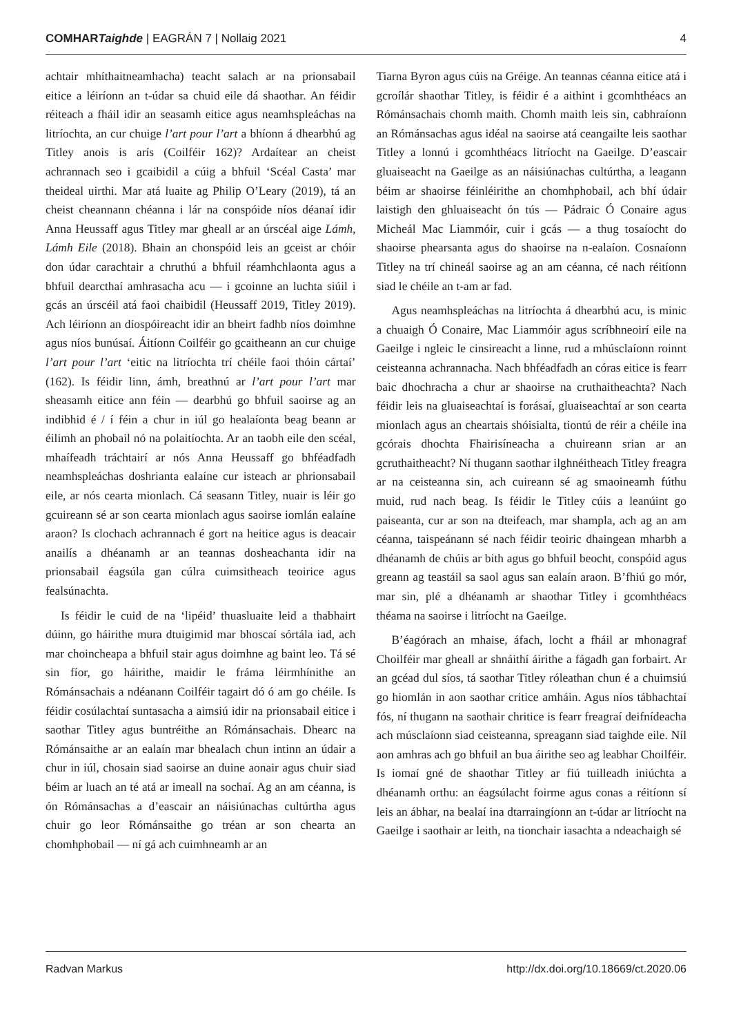COMHARTaighde | EAGRÁN 7 | Nollaig 2021
4
achtair mhíthaitneamhacha) teacht salach ar na prionsabail eitice a léiríonn an t-údar sa chuid eile dá shaothar. An féidir réiteach a fháil idir an seasamh eitice agus neamhspleáchas na litríochta, an cur chuige l’art pour l’art a bhíonn á dhearbhú ag Titley anois is arís (Coilféir 162)? Ardaítear an cheist achrannach seo i gcaibidil a cúig a bhfuil ‘Scéal Casta’ mar theideal uirthi. Mar atá luaite ag Philip O’Leary (2019), tá an cheist cheannann chéanna i lár na conspóide níos déanaí idir Anna Heussaff agus Titley mar gheall ar an úrscéal aige Lámh, Lámh Eile (2018). Bhain an chonspóid leis an gceist ar chóir don údar carachtair a chruthú a bhfuil réamhchlaonta agus a bhfuil dearcthaí amhrasacha acu — i gcoinne an luchta siúil i gcás an úrscéil atá faoi chaibidil (Heussaff 2019, Titley 2019). Ach léiríonn an díospóireacht idir an bheirt fadhb níos doimhne agus níos bunúsaí. Áitíonn Coilféir go gcaitheann an cur chuige l’art pour l’art ‘eitic na litríochta trí chéile faoi thóin cártaí’ (162). Is féidir linn, ámh, breathnú ar l’art pour l’art mar sheasamh eitice ann féin — dearbhú go bhfuil saoirse ag an indibhid é / í féin a chur in iúl go healaíonta beag beann ar éilimh an phobail nó na polaitíochta. Ar an taobh eile den scéal, mhaífeadh tráchtairí ar nós Anna Heussaff go bhféadfadh neamhspleáchas doshrianta ealaíne cur isteach ar phrionsabail eile, ar nós cearta mionlach. Cá seasann Titley, nuair is léir go gcuireann sé ar son cearta mionlach agus saoirse iomlán ealaíne araon? Is clochach achrannach é gort na heitice agus is deacair anailís a dhéanamh ar an teannas dosheachanta idir na prionsabail éagsúla gan cúlra cuimsitheach teoirice agus fealsúnachta.
Is féidir le cuid de na ‘lipéid’ thuasluaite leid a thabhairt dúinn, go háirithe mura dtuigimid mar bhoscaí sórtála iad, ach mar choincheapa a bhfuil stair agus doimhne ag baint leo. Tá sé sin fíor, go háirithe, maidir le fráma léirmhínithe an Rómánsachais a ndéanann Coilféir tagairt dó ó am go chéile. Is féidir cosúlachtaí suntasacha a aimsiú idir na prionsabail eitice i saothar Titley agus buntréithe an Rómánsachais. Dhearc na Rómánsaithe ar an ealaín mar bhealach chun intinn an údair a chur in iúl, chosain siad saoirse an duine aonair agus chuir siad béim ar luach an té atá ar imeall na sochaí. Ag an am céanna, is ón Rómánsachas a d’eascair an náisiúnachas cultúrtha agus chuir go leor Rómánsaithe go tréan ar son chearta an chomhphobail — ní gá ach cuimhneamh ar an
Tiarna Byron agus cúis na Gréige. An teannas céanna eitice atá i gcroílár shaothar Titley, is féidir é a aithint i gcomhthéacs an Rómánsachais chomh maith. Chomh maith leis sin, cabhraíonn an Rómánsachas agus idéal na saoirse atá ceangailte leis saothar Titley a lonnú i gcomhthéacs litríocht na Gaeilge. D’eascair gluaiseacht na Gaeilge as an náisiúnachas cultúrtha, a leagann béim ar shaoirse féinléirithe an chomhphobail, ach bhí údair laistigh den ghluaiseacht ón tús — Pádraic Ó Conaire agus Micheál Mac Liammóir, cuir i gcás — a thug tosaíocht do shaoirse phearsanta agus do shaoirse na n-ealaíon. Cosnaíonn Titley na trí chineál saoirse ag an am céanna, cé nach réitíonn siad le chéile an t-am ar fad.
Agus neamhspleáchas na litríochta á dhearbhú acu, is minic a chuaigh Ó Conaire, Mac Liammóir agus scríbhneoirí eile na Gaeilge i ngleic le cinsireacht a linne, rud a mhúsclaíonn roinnt ceisteanna achrannacha. Nach bhféadfadh an córas eitice is fearr baic dhochracha a chur ar shaoirse na cruthaitheachta? Nach féidir leis na gluaiseachtaí is forásaí, gluaiseachtaí ar son cearta mionlach agus an cheartais shóisialta, tiontú de réir a chéile ina gcórais dhochta Fhairisíneacha a chuireann srian ar an gcruthaitheacht? Ní thugann saothar ilghnéitheach Titley freagra ar na ceisteanna sin, ach cuireann sé ag smaoineamh fúthu muid, rud nach beag. Is féidir le Titley cúis a leanúint go paiseanta, cur ar son na dteifeach, mar shampla, ach ag an am céanna, taispeánann sé nach féidir teoiric dhaingean mharbh a dhéanamh de chúis ar bith agus go bhfuil beocht, conspóid agus greann ag teastáil sa saol agus san ealaín araon. B’fhiú go mór, mar sin, plé a dhéanamh ar shaothar Titley i gcomhthéacs théama na saoirse i litríocht na Gaeilge.
B’éagórach an mhaise, áfach, locht a fháil ar mhonagraf Choilféir mar gheall ar shnáithí áirithe a fágadh gan forbairt. Ar an gcéad dul síos, tá saothar Titley róleathan chun é a chuimsiú go hiomlán in aon saothar critice amháin. Agus níos tábhachtaí fós, ní thugann na saothair chritice is fearr freagraí deifnídeacha ach músclaíonn siad ceisteanna, spreagann siad taighde eile. Níl aon amhras ach go bhfuil an bua áirithe seo ag leabhar Choilféir. Is iomaí gné de shaothar Titley ar fiú tuilleadh iniúchta a dhéanamh orthu: an éagsúlacht foirme agus conas a réitíonn sí leis an ábhar, na bealaí ina dtarraingíonn an t-údar ar litríocht na Gaeilge i saothair ar leith, na tionchair iasachta a ndeachaigh sé
Radvan Markus http://dx.doi.org/10.18669/ct.2020.06